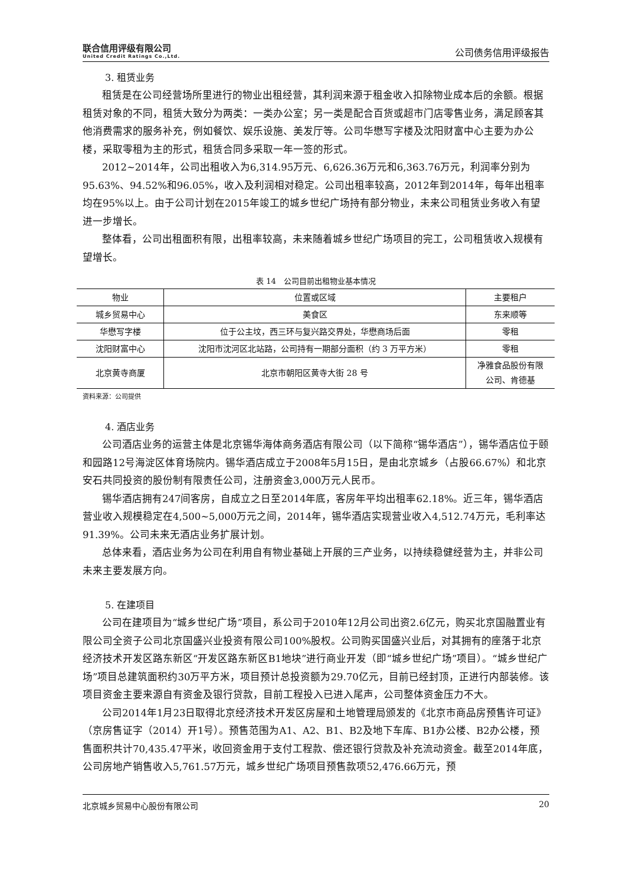联合信用评级有限公司
United Credit Ratings Co.,Ltd.
公司债务信用评级报告
3. 租赁业务
租赁是在公司经营场所里进行的物业出租经营，其利润来源于租金收入扣除物业成本后的余额。根据租赁对象的不同，租赁大致分为两类：一类办公室；另一类是配合百货或超市门店零售业务，满足顾客其他消费需求的服务补充，例如餐饮、娱乐设施、美发厅等。公司华懋写字楼及沈阳财富中心主要为办公楼，采取零租为主的形式，租赁合同多采取一年一签的形式。
2012~2014年，公司出租收入为6,314.95万元、6,626.36万元和6,363.76万元，利润率分别为95.63%、94.52%和96.05%，收入及利润相对稳定。公司出租率较高，2012年到2014年，每年出租率均在95%以上。由于公司计划在2015年竣工的城乡世纪广场持有部分物业，未来公司租赁业务收入有望进一步增长。
整体看，公司出租面积有限，出租率较高，未来随着城乡世纪广场项目的完工，公司租赁收入规模有望增长。
表 14　公司目前出租物业基本情况
| 物业 | 位置或区域 | 主要租户 |
| --- | --- | --- |
| 城乡贸易中心 | 美食区 | 东来顺等 |
| 华懋写字楼 | 位于公主坟，西三环与复兴路交界处，华懋商场后面 | 零租 |
| 沈阳财富中心 | 沈阳市沈河区北站路，公司持有一期部分面积（约 3 万平方米） | 零租 |
| 北京黄寺商厦 | 北京市朝阳区黄寺大街 28 号 | 净雅食品股份有限 公司、肯德基 |
资料来源：公司提供
4. 酒店业务
公司酒店业务的运营主体是北京锡华海体商务酒店有限公司（以下简称“锡华酒店”），锡华酒店位于颐和园路12号海淀区体育场院内。锡华酒店成立于2008年5月15日，是由北京城乡（占股66.67%）和北京安石共同投资的股份制有限责任公司，注册资金3,000万元人民币。
锡华酒店拥有247间客房，自成立之日至2014年底，客房年平均出租率62.18%。近三年，锡华酒店营业收入规模稳定在4,500~5,000万元之间，2014年，锡华酒店实现营业收入4,512.74万元，毛利率达91.39%。公司未来无酒店业务扩展计划。
总体来看，酒店业务为公司在利用自有物业基础上开展的三产业务，以持续稳健经营为主，并非公司未来主要发展方向。
5. 在建项目
公司在建项目为“城乡世纪广场”项目，系公司于2010年12月公司出资2.6亿元，购买北京国融置业有限公司全资子公司北京国盛兴业投资有限公司100%股权。公司购买国盛兴业后，对其拥有的座落于北京经济技术开发区路东新区“开发区路东新区B1地块”进行商业开发（即“城乡世纪广场”项目）。“城乡世纪广场”项目总建筑面积约30万平方米，项目预计总投资额为29.70亿元，目前已经封顶，正进行内部装修。该项目资金主要来源自有资金及银行贷款，目前工程投入已进入尾声，公司整体资金压力不大。
公司2014年1月23日取得北京经济技术开发区房屋和土地管理局颁发的《北京市商品房预售许可证》（京房售证字（2014）开1号）。预售范围为A1、A2、B1、B2及地下车库、B1办公楼、B2办公楼，预售面积共计70,435.47平米，收回资金用于支付工程款、偿还银行贷款及补充流动资金。截至2014年底，公司房地产销售收入5,761.57万元，城乡世纪广场项目预售款项52,476.66万元，预
北京城乡贸易中心股份有限公司 20